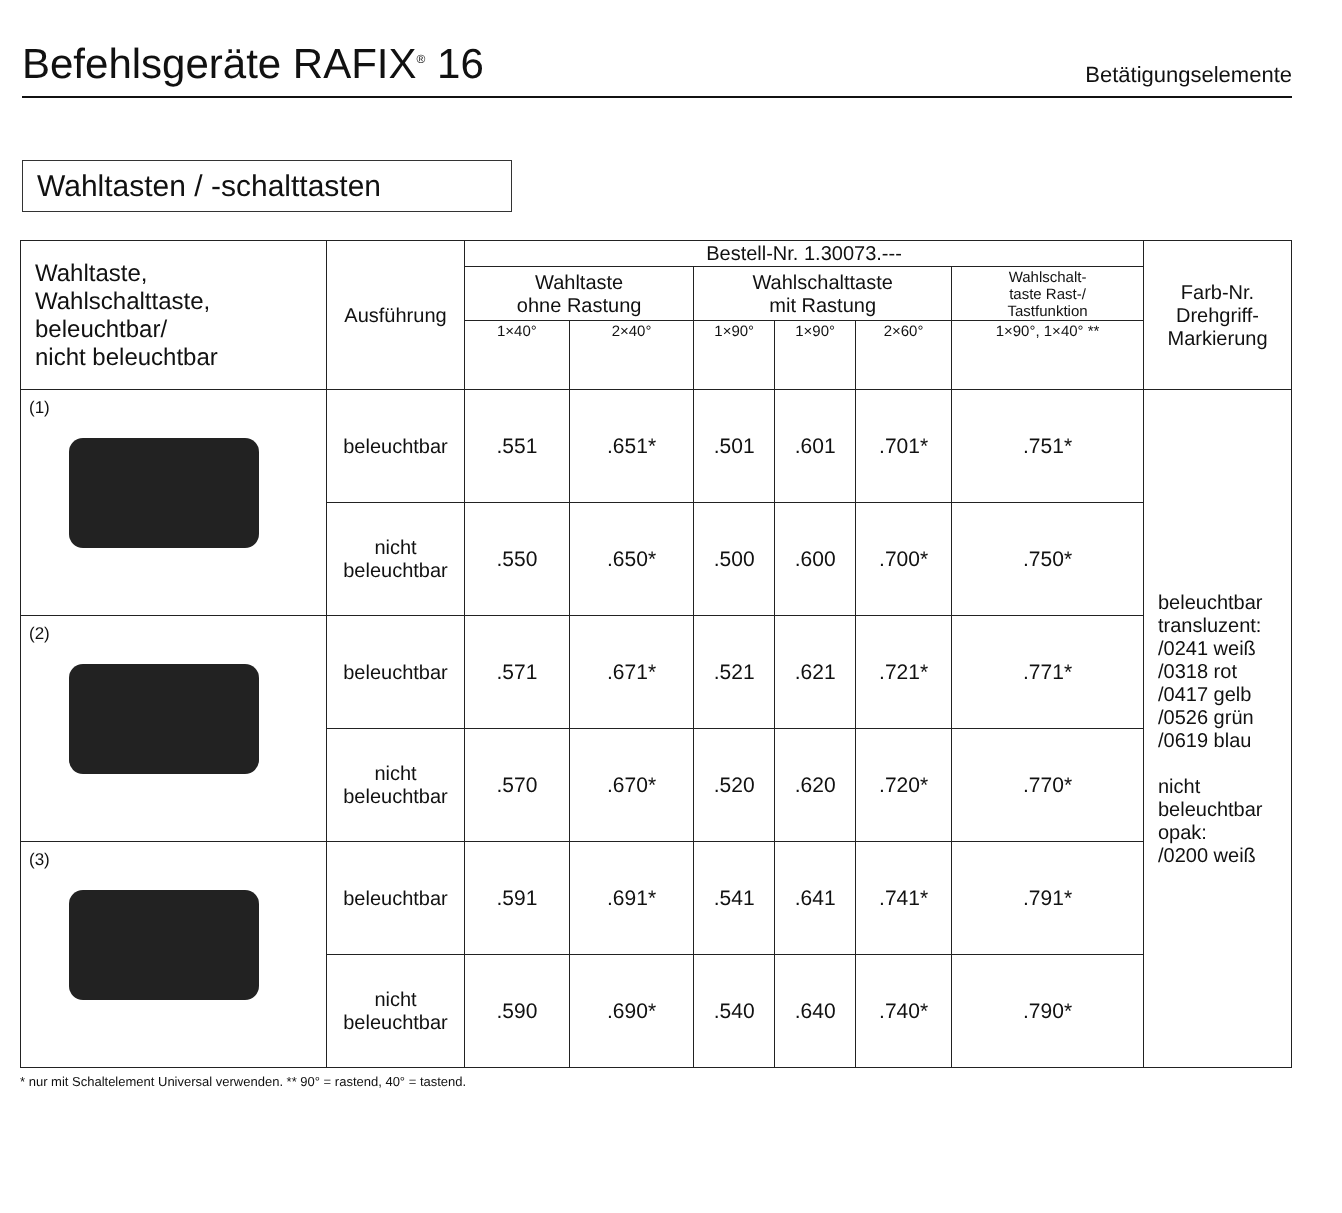Befehlsgeräte RAFIX<sup>®</sup> 16
Betätigungselemente
Wahltasten / -schalttasten
| Wahltaste, Wahlschalttaste, beleuchtbar/ nicht beleuchtbar | Ausführung | Bestell-Nr. 1.30073.--- | | | | | | Farb-Nr. Drehgriff- Markierung |
| --- | --- | --- | --- | --- | --- | --- | --- | --- |
| | | Wahltaste ohne Rastung | | Wahlschalttaste mit Rastung | | | Wahlschalt- taste Rast-/ Tastfunktion | |
| | | 1×40° | 2×40° | 1×90° | 1×90° | 2×60° | 1×90°, 1×40° ** | |
| (1) | beleuchtbar | .551 | .651* | .501 | .601 | .701* | .751* | beleuchtbar transluzent: /0241 weiß /0318 rot /0417 gelb /0526 grün /0619 blau nicht beleuchtbar opak: /0200 weiß |
| | nicht beleuchtbar | .550 | .650* | .500 | .600 | .700* | .750* | |
| (2) | beleuchtbar | .571 | .671* | .521 | .621 | .721* | .771* | |
| | nicht beleuchtbar | .570 | .670* | .520 | .620 | .720* | .770* | |
| (3) | beleuchtbar | .591 | .691* | .541 | .641 | .741* | .791* | |
| | nicht beleuchtbar | .590 | .690* | .540 | .640 | .740* | .790* | |
* nur mit Schaltelement Universal verwenden. ** 90° = rastend, 40° = tastend.